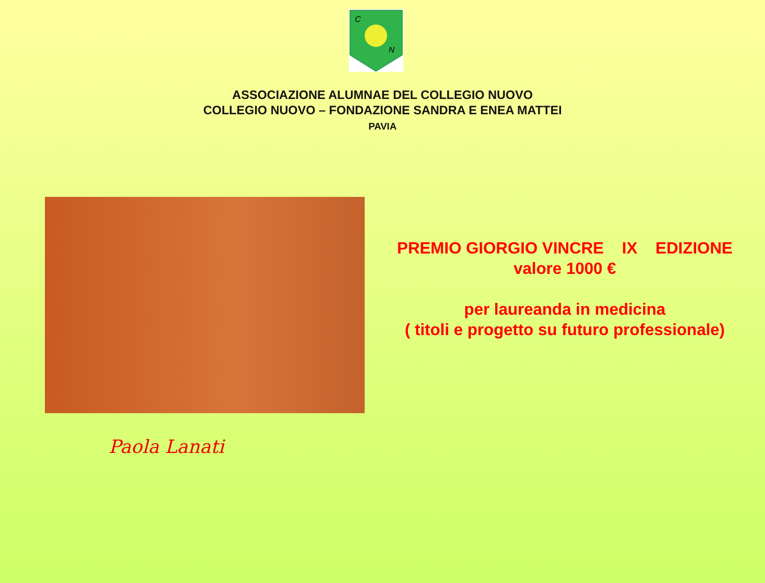C
N
ASSOCIAZIONE ALUMNAE DEL COLLEGIO NUOVO
COLLEGIO NUOVO – FONDAZIONE SANDRA E ENEA MATTEI
PAVIA
Paola Lanati
PREMIO GIORGIO VINCRE IX EDIZIONE
valore 1000 €
per laureanda in medicina
( titoli e progetto su futuro professionale)